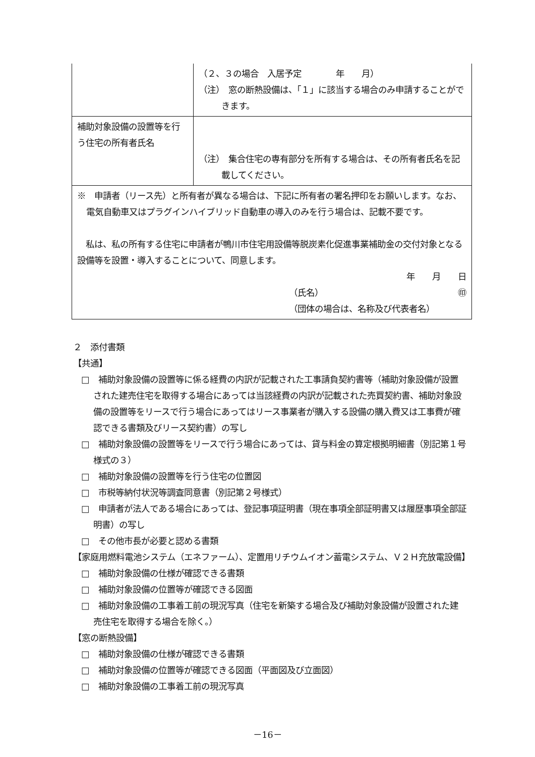| | （２、３の場合 入居予定 年 月） （注） 窓の断熱設備は、「１」に該当する場合のみ申請することができます。 |
| 補助対象設備の設置等を行う住宅の所有者氏名 | （注） 集合住宅の専有部分を所有する場合は、その所有者氏名を記載してください。 |
| ※ 申請者（リース先）と所有者が異なる場合は、下記に所有者の署名押印をお願いします。なお、電気自動車又はプラグインハイブリッド自動車の導入のみを行う場合は、記載不要です。 私は、私の所有する住宅に申請者が鴨川市住宅用設備等脱炭素化促進事業補助金の交付対象となる設備等を設置・導入することについて、同意します。 年 月 日 （氏名） ㊞ （団体の場合は、名称及び代表者名） | |
２　添付書類
【共通】
□　補助対象設備の設置等に係る経費の内訳が記載された工事請負契約書等（補助対象設備が設置された建売住宅を取得する場合にあっては当該経費の内訳が記載された売買契約書、補助対象設備の設置等をリースで行う場合にあってはリース事業者が購入する設備の購入費又は工事費が確認できる書類及びリース契約書）の写し
□　補助対象設備の設置等をリースで行う場合にあっては、貸与料金の算定根拠明細書（別記第１号様式の３）
□　補助対象設備の設置等を行う住宅の位置図
□　市税等納付状況等調査同意書（別記第２号様式）
□　申請者が法人である場合にあっては、登記事項証明書（現在事項全部証明書又は履歴事項全部証明書）の写し
□　その他市長が必要と認める書類
【家庭用燃料電池システム（エネファーム）、定置用リチウムイオン蓄電システム、Ｖ２Ｈ充放電設備】
□　補助対象設備の仕様が確認できる書類
□　補助対象設備の位置等が確認できる図面
□　補助対象設備の工事着工前の現況写真（住宅を新築する場合及び補助対象設備が設置された建売住宅を取得する場合を除く。）
【窓の断熱設備】
□　補助対象設備の仕様が確認できる書類
□　補助対象設備の位置等が確認できる図面（平面図及び立面図）
□　補助対象設備の工事着工前の現況写真
－16－